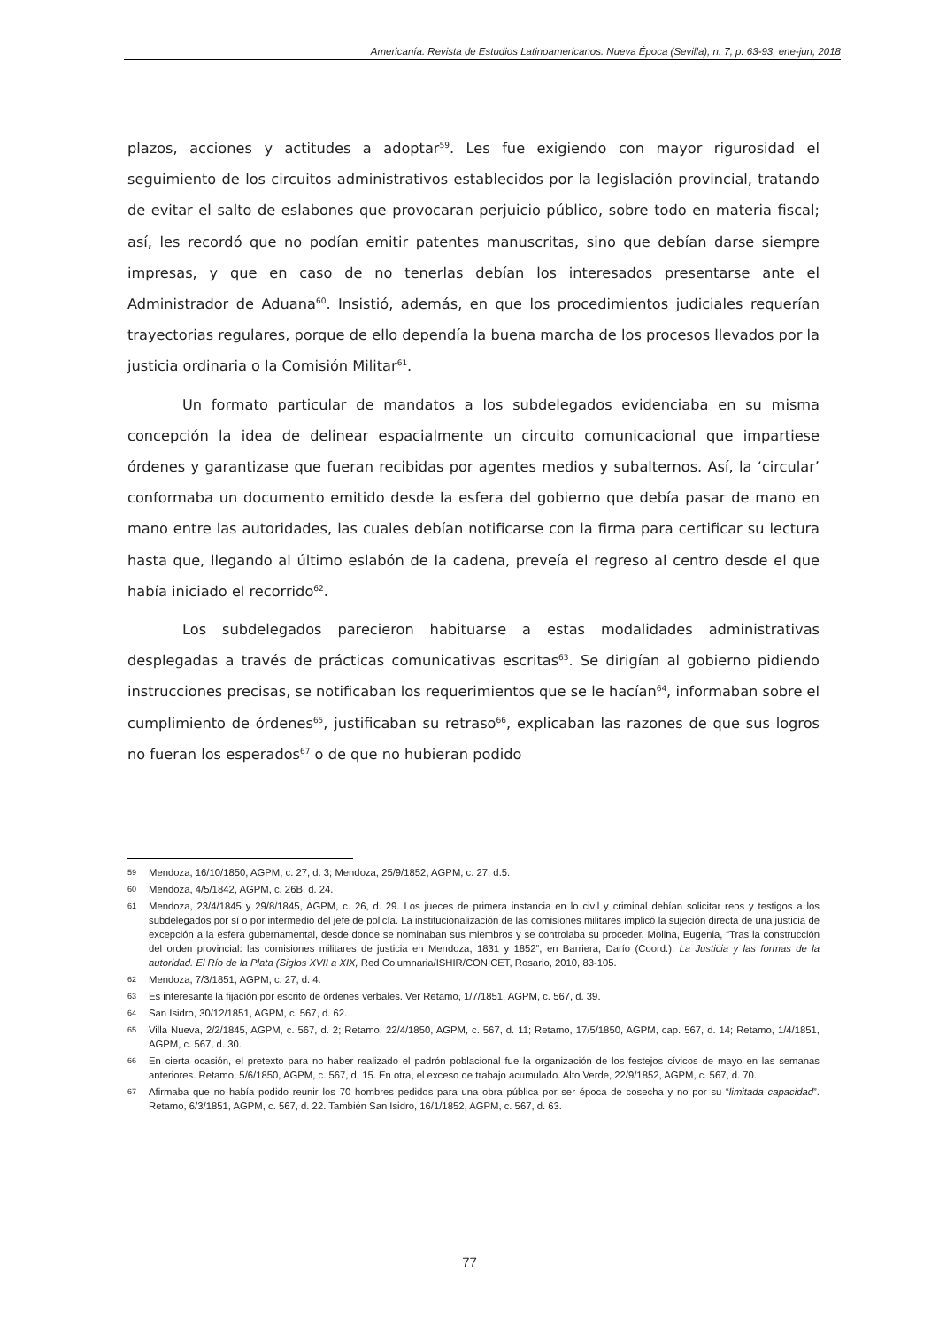Americanía. Revista de Estudios Latinoamericanos. Nueva Época (Sevilla), n. 7, p. 63-93, ene-jun, 2018
plazos, acciones y actitudes a adoptar<sup>59</sup>. Les fue exigiendo con mayor rigurosidad el seguimiento de los circuitos administrativos establecidos por la legislación provincial, tratando de evitar el salto de eslabones que provocaran perjuicio público, sobre todo en materia fiscal; así, les recordó que no podían emitir patentes manuscritas, sino que debían darse siempre impresas, y que en caso de no tenerlas debían los interesados presentarse ante el Administrador de Aduana<sup>60</sup>. Insistió, además, en que los procedimientos judiciales requerían trayectorias regulares, porque de ello dependía la buena marcha de los procesos llevados por la justicia ordinaria o la Comisión Militar<sup>61</sup>.
Un formato particular de mandatos a los subdelegados evidenciaba en su misma concepción la idea de delinear espacialmente un circuito comunicacional que impartiese órdenes y garantizase que fueran recibidas por agentes medios y subalternos. Así, la ‘circular’ conformaba un documento emitido desde la esfera del gobierno que debía pasar de mano en mano entre las autoridades, las cuales debían notificarse con la firma para certificar su lectura hasta que, llegando al último eslabón de la cadena, preveía el regreso al centro desde el que había iniciado el recorrido<sup>62</sup>.
Los subdelegados parecieron habituarse a estas modalidades administrativas desplegadas a través de prácticas comunicativas escritas<sup>63</sup>. Se dirigían al gobierno pidiendo instrucciones precisas, se notificaban los requerimientos que se le hacían<sup>64</sup>, informaban sobre el cumplimiento de órdenes<sup>65</sup>, justificaban su retraso<sup>66</sup>, explicaban las razones de que sus logros no fueran los esperados<sup>67</sup> o de que no hubieran podido
59 Mendoza, 16/10/1850, AGPM, c. 27, d. 3; Mendoza, 25/9/1852, AGPM, c. 27, d.5.
60 Mendoza, 4/5/1842, AGPM, c. 26B, d. 24.
61 Mendoza, 23/4/1845 y 29/8/1845, AGPM, c. 26, d. 29. Los jueces de primera instancia en lo civil y criminal debían solicitar reos y testigos a los subdelegados por sí o por intermedio del jefe de policía. La institucionalización de las comisiones militares implicó la sujeción directa de una justicia de excepción a la esfera gubernamental, desde donde se nominaban sus miembros y se controlaba su proceder. Molina, Eugenia, “Tras la construcción del orden provincial: las comisiones militares de justicia en Mendoza, 1831 y 1852”, en Barriera, Darío (Coord.), La Justicia y las formas de la autoridad. El Río de la Plata (Siglos XVII a XIX, Red Columnaria/ISHIR/CONICET, Rosario, 2010, 83-105.
62 Mendoza, 7/3/1851, AGPM, c. 27, d. 4.
63 Es interesante la fijación por escrito de órdenes verbales. Ver Retamo, 1/7/1851, AGPM, c. 567, d. 39.
64 San Isidro, 30/12/1851, AGPM, c. 567, d. 62.
65 Villa Nueva, 2/2/1845, AGPM, c. 567, d. 2; Retamo, 22/4/1850, AGPM, c. 567, d. 11; Retamo, 17/5/1850, AGPM, cap. 567, d. 14; Retamo, 1/4/1851, AGPM, c. 567, d. 30.
66 En cierta ocasión, el pretexto para no haber realizado el padrón poblacional fue la organización de los festejos cívicos de mayo en las semanas anteriores. Retamo, 5/6/1850, AGPM, c. 567, d. 15. En otra, el exceso de trabajo acumulado. Alto Verde, 22/9/1852, AGPM, c. 567, d. 70.
67 Afirmaba que no había podido reunir los 70 hombres pedidos para una obra pública por ser época de cosecha y no por su “limitada capacidad”. Retamo, 6/3/1851, AGPM, c. 567, d. 22. También San Isidro, 16/1/1852, AGPM, c. 567, d. 63.
77